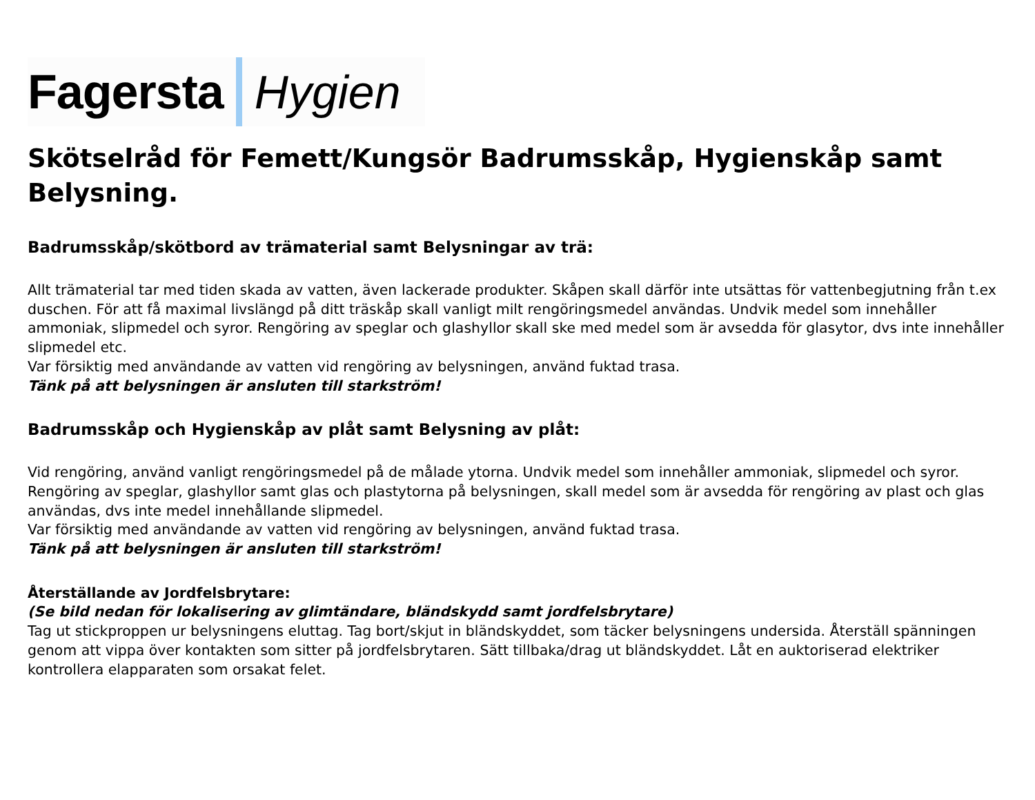Fagersta Hygien
Skötselråd för Femett/Kungsör Badrumsskåp, Hygienskåp samt Belysning.
Badrumsskåp/skötbord av trämaterial samt Belysningar av trä:
Allt trämaterial tar med tiden skada av vatten, även lackerade produkter. Skåpen skall därför inte utsättas för vattenbegjutning från t.ex duschen. För att få maximal livslängd på ditt träskåp skall vanligt milt rengöringsmedel användas. Undvik medel som innehåller ammoniak, slipmedel och syror. Rengöring av speglar och glashyllor skall ske med medel som är avsedda för glasytor, dvs inte innehåller slipmedel etc.
Var försiktig med användande av vatten vid rengöring av belysningen, använd fuktad trasa.
Tänk på att belysningen är ansluten till starkström!
Badrumsskåp och Hygienskåp av plåt samt Belysning av plåt:
Vid rengöring, använd vanligt rengöringsmedel på de målade ytorna. Undvik medel som innehåller ammoniak, slipmedel och syror.
Rengöring av speglar, glashyllor samt glas och plastytorna på belysningen, skall medel som är avsedda för rengöring av plast och glas användas, dvs inte medel innehållande slipmedel.
Var försiktig med användande av vatten vid rengöring av belysningen, använd fuktad trasa.
Tänk på att belysningen är ansluten till starkström!
Återställande av Jordfelsbrytare:
(Se bild nedan för lokalisering av glimtändare, bländskydd samt jordfelsbrytare)
Tag ut stickproppen ur belysningens eluttag. Tag bort/skjut in bländskyddet, som täcker belysningens undersida. Återställ spänningen genom att vippa över kontakten som sitter på jordfelsbrytaren. Sätt tillbaka/drag ut bländskyddet. Låt en auktoriserad elektriker kontrollera elapparaten som orsakat felet.